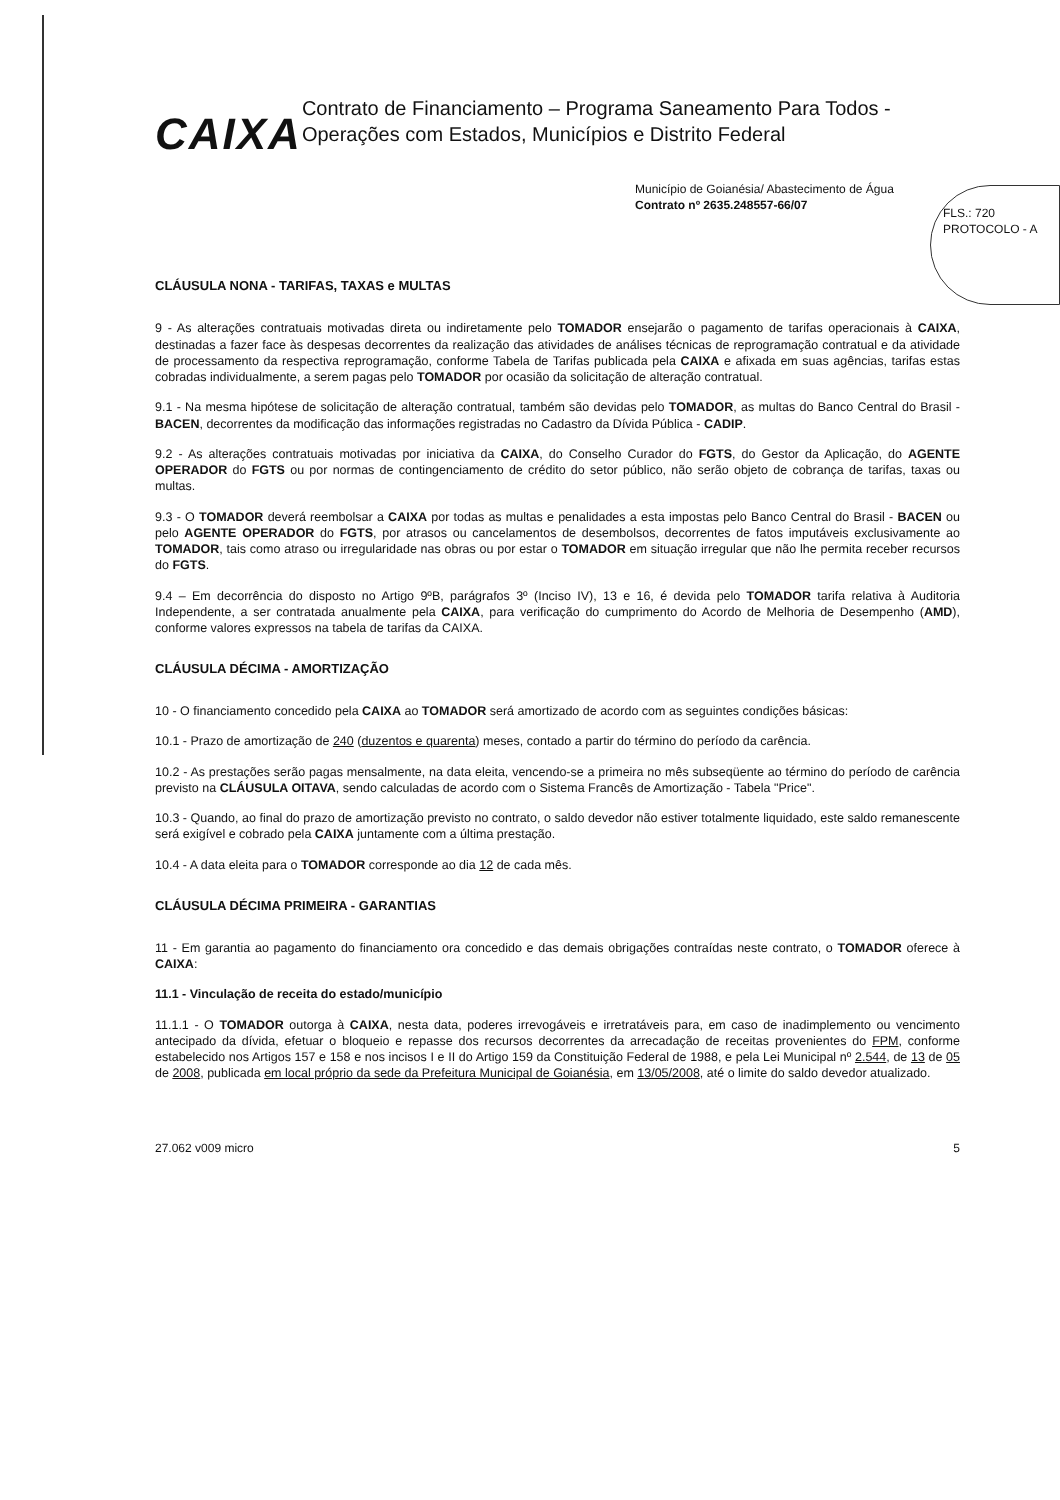CAIXA
Contrato de Financiamento – Programa Saneamento Para Todos - Operações com Estados, Municípios e Distrito Federal
Município de Goianésia/ Abastecimento de Água
Contrato nº 2635.248557-66/07
FLS.: 720
PROTOCOLO - A
CLÁUSULA NONA - TARIFAS, TAXAS e MULTAS
9 - As alterações contratuais motivadas direta ou indiretamente pelo TOMADOR ensejarão o pagamento de tarifas operacionais à CAIXA, destinadas a fazer face às despesas decorrentes da realização das atividades de análises técnicas de reprogramação contratual e da atividade de processamento da respectiva reprogramação, conforme Tabela de Tarifas publicada pela CAIXA e afixada em suas agências, tarifas estas cobradas individualmente, a serem pagas pelo TOMADOR por ocasião da solicitação de alteração contratual.
9.1 - Na mesma hipótese de solicitação de alteração contratual, também são devidas pelo TOMADOR, as multas do Banco Central do Brasil - BACEN, decorrentes da modificação das informações registradas no Cadastro da Dívida Pública - CADIP.
9.2 - As alterações contratuais motivadas por iniciativa da CAIXA, do Conselho Curador do FGTS, do Gestor da Aplicação, do AGENTE OPERADOR do FGTS ou por normas de contingenciamento de crédito do setor público, não serão objeto de cobrança de tarifas, taxas ou multas.
9.3 - O TOMADOR deverá reembolsar a CAIXA por todas as multas e penalidades a esta impostas pelo Banco Central do Brasil - BACEN ou pelo AGENTE OPERADOR do FGTS, por atrasos ou cancelamentos de desembolsos, decorrentes de fatos imputáveis exclusivamente ao TOMADOR, tais como atraso ou irregularidade nas obras ou por estar o TOMADOR em situação irregular que não lhe permita receber recursos do FGTS.
9.4 – Em decorrência do disposto no Artigo 9ºB, parágrafos 3º (Inciso IV), 13 e 16, é devida pelo TOMADOR tarifa relativa à Auditoria Independente, a ser contratada anualmente pela CAIXA, para verificação do cumprimento do Acordo de Melhoria de Desempenho (AMD), conforme valores expressos na tabela de tarifas da CAIXA.
CLÁUSULA DÉCIMA - AMORTIZAÇÃO
10 - O financiamento concedido pela CAIXA ao TOMADOR será amortizado de acordo com as seguintes condições básicas:
10.1 - Prazo de amortização de 240 (duzentos e quarenta) meses, contado a partir do término do período da carência.
10.2 - As prestações serão pagas mensalmente, na data eleita, vencendo-se a primeira no mês subseqüente ao término do período de carência previsto na CLÁUSULA OITAVA, sendo calculadas de acordo com o Sistema Francês de Amortização - Tabela "Price".
10.3 - Quando, ao final do prazo de amortização previsto no contrato, o saldo devedor não estiver totalmente liquidado, este saldo remanescente será exigível e cobrado pela CAIXA juntamente com a última prestação.
10.4 - A data eleita para o TOMADOR corresponde ao dia 12 de cada mês.
CLÁUSULA DÉCIMA PRIMEIRA - GARANTIAS
11 - Em garantia ao pagamento do financiamento ora concedido e das demais obrigações contraídas neste contrato, o TOMADOR oferece à CAIXA:
11.1 - Vinculação de receita do estado/município
11.1.1 - O TOMADOR outorga à CAIXA, nesta data, poderes irrevogáveis e irretratáveis para, em caso de inadimplemento ou vencimento antecipado da dívida, efetuar o bloqueio e repasse dos recursos decorrentes da arrecadação de receitas provenientes do FPM, conforme estabelecido nos Artigos 157 e 158 e nos incisos I e II do Artigo 159 da Constituição Federal de 1988, e pela Lei Municipal nº 2.544, de 13 de 05 de 2008, publicada em local próprio da sede da Prefeitura Municipal de Goianésia, em 13/05/2008, até o limite do saldo devedor atualizado.
27.062 v009 micro 5